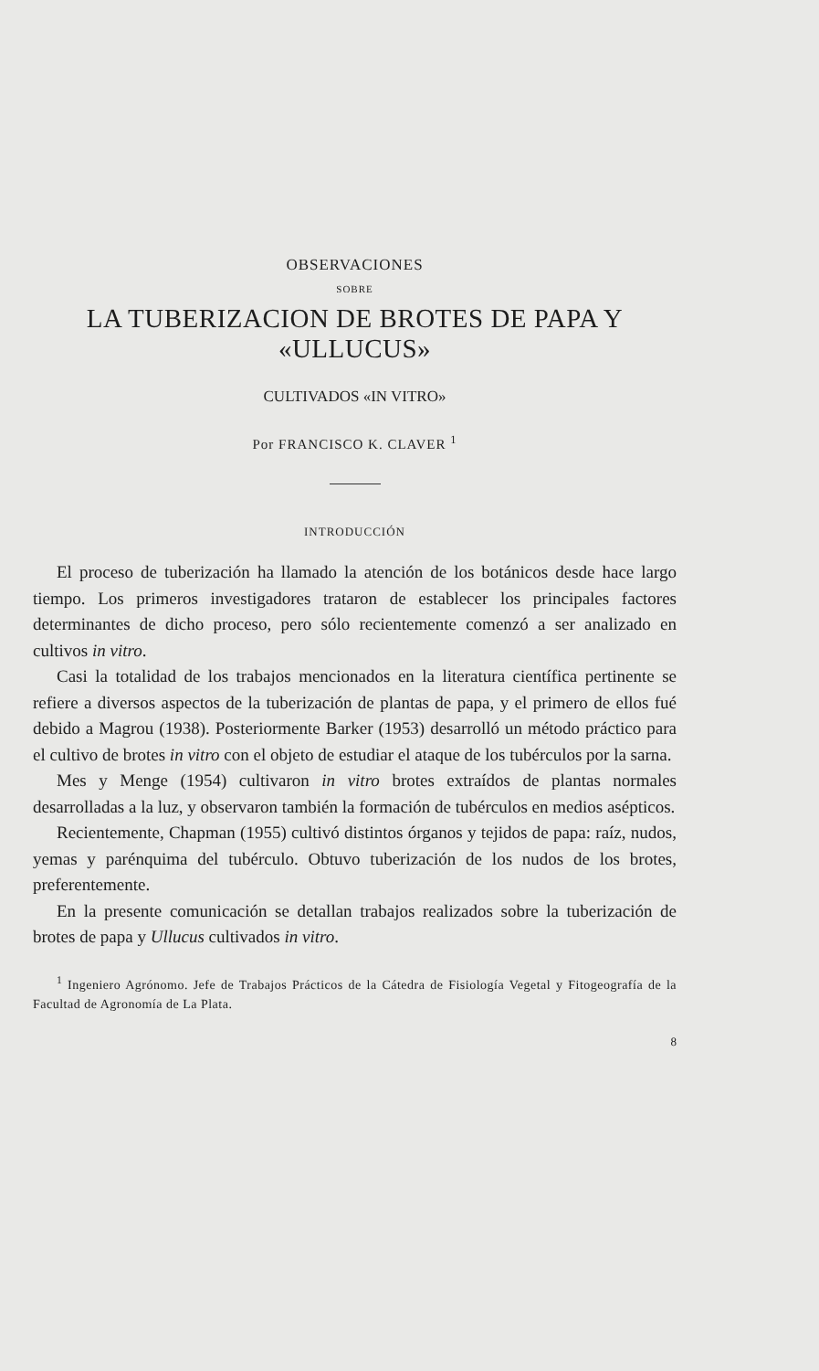OBSERVACIONES
SOBRE
LA TUBERIZACION DE BROTES DE PAPA Y «ULLUCUS»
CULTIVADOS «IN VITRO»
Por FRANCISCO K. CLAVER <sup>1</sup>
INTRODUCCIÓN
El proceso de tuberización ha llamado la atención de los botánicos desde hace largo tiempo. Los primeros investigadores trataron de establecer los principales factores determinantes de dicho proceso, pero sólo recientemente comenzó a ser analizado en cultivos in vitro.
Casi la totalidad de los trabajos mencionados en la literatura científica pertinente se refiere a diversos aspectos de la tuberización de plantas de papa, y el primero de ellos fué debido a Magrou (1938). Posteriormente Barker (1953) desarrolló un método práctico para el cultivo de brotes in vitro con el objeto de estudiar el ataque de los tubérculos por la sarna.
Mes y Menge (1954) cultivaron in vitro brotes extraídos de plantas normales desarrolladas a la luz, y observaron también la formación de tubérculos en medios asépticos.
Recientemente, Chapman (1955) cultivó distintos órganos y tejidos de papa: raíz, nudos, yemas y parénquima del tubérculo. Obtuvo tuberización de los nudos de los brotes, preferentemente.
En la presente comunicación se detallan trabajos realizados sobre la tuberización de brotes de papa y Ullucus cultivados in vitro.
<sup>1</sup> Ingeniero Agrónomo. Jefe de Trabajos Prácticos de la Cátedra de Fisiología Vegetal y Fitogeografía de la Facultad de Agronomía de La Plata.
8